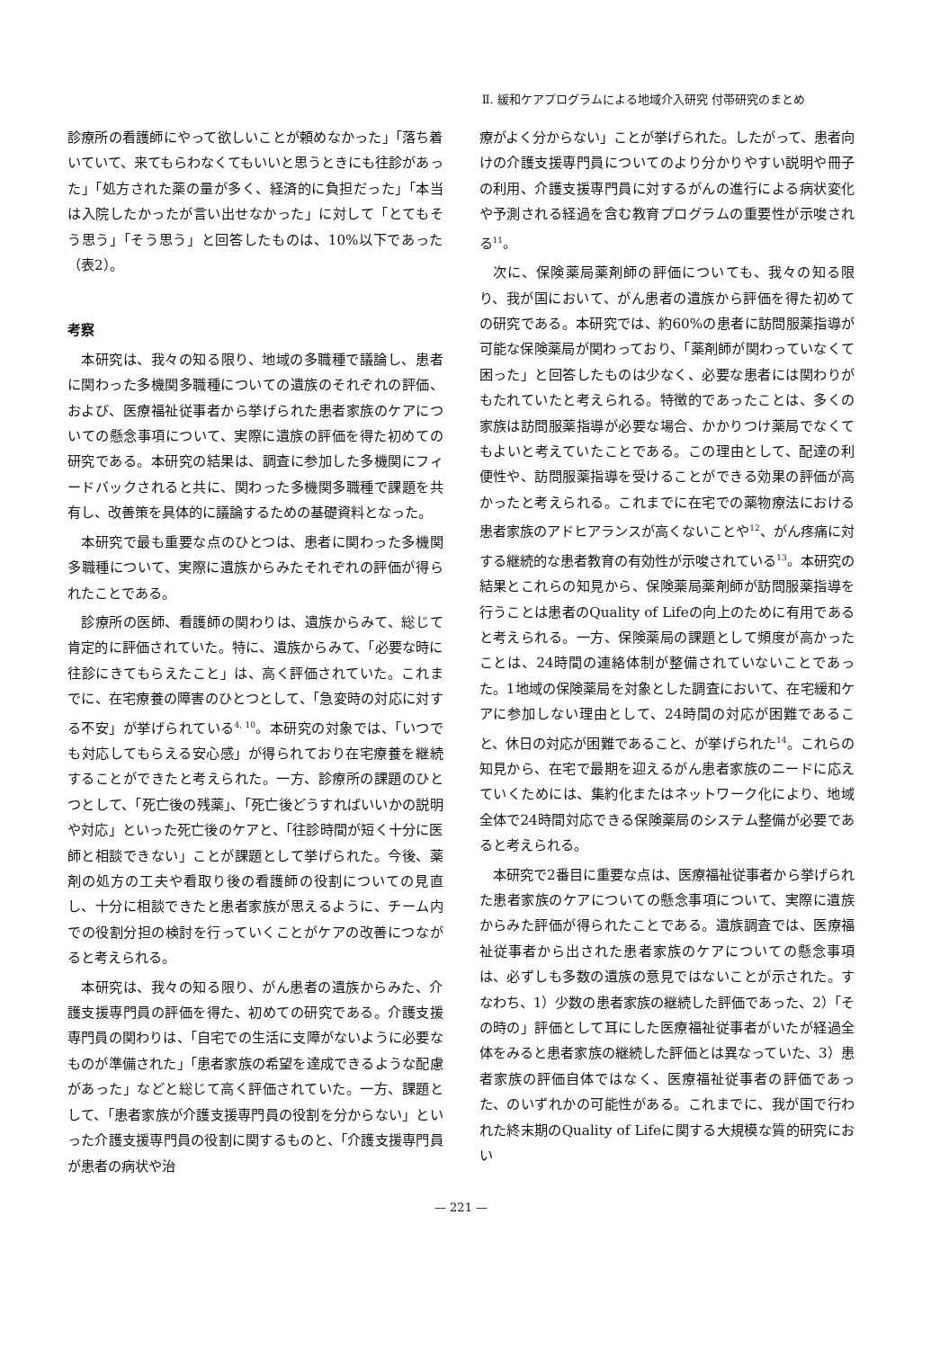Ⅱ. 緩和ケアプログラムによる地域介入研究 付帯研究のまとめ
診療所の看護師にやって欲しいことが頼めなかった」「落ち着いていて、来てもらわなくてもいいと思うときにも往診があった」「処方された薬の量が多く、経済的に負担だった」「本当は入院したかったが言い出せなかった」に対して「とてもそう思う」「そう思う」と回答したものは、10%以下であった（表2）。
考察
本研究は、我々の知る限り、地域の多職種で議論し、患者に関わった多機関多職種についての遺族のそれぞれの評価、および、医療福祉従事者から挙げられた患者家族のケアについての懸念事項について、実際に遺族の評価を得た初めての研究である。本研究の結果は、調査に参加した多機関にフィードバックされると共に、関わった多機関多職種で課題を共有し、改善策を具体的に議論するための基礎資料となった。
本研究で最も重要な点のひとつは、患者に関わった多機関多職種について、実際に遺族からみたそれぞれの評価が得られたことである。
診療所の医師、看護師の関わりは、遺族からみて、総じて肯定的に評価されていた。特に、遺族からみて、「必要な時に往診にきてもらえたこと」は、高く評価されていた。これまでに、在宅療養の障害のひとつとして、「急変時の対応に対する不安」が挙げられている<sup>4, 10</sup>。本研究の対象では、「いつでも対応してもらえる安心感」が得られており在宅療養を継続することができたと考えられた。一方、診療所の課題のひとつとして、「死亡後の残薬」、「死亡後どうすればいいかの説明や対応」といった死亡後のケアと、「往診時間が短く十分に医師と相談できない」ことが課題として挙げられた。今後、薬剤の処方の工夫や看取り後の看護師の役割についての見直し、十分に相談できたと患者家族が思えるように、チーム内での役割分担の検討を行っていくことがケアの改善につながると考えられる。
本研究は、我々の知る限り、がん患者の遺族からみた、介護支援専門員の評価を得た、初めての研究である。介護支援専門員の関わりは、「自宅での生活に支障がないように必要なものが準備された」「患者家族の希望を達成できるような配慮があった」などと総じて高く評価されていた。一方、課題として、「患者家族が介護支援専門員の役割を分からない」といった介護支援専門員の役割に関するものと、「介護支援専門員が患者の病状や治
療がよく分からない」ことが挙げられた。したがって、患者向けの介護支援専門員についてのより分かりやすい説明や冊子の利用、介護支援専門員に対するがんの進行による病状変化や予測される経過を含む教育プログラムの重要性が示唆される<sup>11</sup>。
次に、保険薬局薬剤師の評価についても、我々の知る限り、我が国において、がん患者の遺族から評価を得た初めての研究である。本研究では、約60%の患者に訪問服薬指導が可能な保険薬局が関わっており、「薬剤師が関わっていなくて困った」と回答したものは少なく、必要な患者には関わりがもたれていたと考えられる。特徴的であったことは、多くの家族は訪問服薬指導が必要な場合、かかりつけ薬局でなくてもよいと考えていたことである。この理由として、配達の利便性や、訪問服薬指導を受けることができる効果の評価が高かったと考えられる。これまでに在宅での薬物療法における患者家族のアドヒアランスが高くないことや<sup>12</sup>、がん疼痛に対する継続的な患者教育の有効性が示唆されている<sup>13</sup>。本研究の結果とこれらの知見から、保険薬局薬剤師が訪問服薬指導を行うことは患者のQuality of Lifeの向上のために有用であると考えられる。一方、保険薬局の課題として頻度が高かったことは、24時間の連絡体制が整備されていないことであった。1地域の保険薬局を対象とした調査において、在宅緩和ケアに参加しない理由として、24時間の対応が困難であること、休日の対応が困難であること、が挙げられた<sup>14</sup>。これらの知見から、在宅で最期を迎えるがん患者家族のニードに応えていくためには、集約化またはネットワーク化により、地域全体で24時間対応できる保険薬局のシステム整備が必要であると考えられる。
本研究で2番目に重要な点は、医療福祉従事者から挙げられた患者家族のケアについての懸念事項について、実際に遺族からみた評価が得られたことである。遺族調査では、医療福祉従事者から出された患者家族のケアについての懸念事項は、必ずしも多数の遺族の意見ではないことが示された。すなわち、1）少数の患者家族の継続した評価であった、2）「その時の」評価として耳にした医療福祉従事者がいたが経過全体をみると患者家族の継続した評価とは異なっていた、3）患者家族の評価自体ではなく、医療福祉従事者の評価であった、のいずれかの可能性がある。これまでに、我が国で行われた終末期のQuality of Lifeに関する大規模な質的研究におい
— 221 —